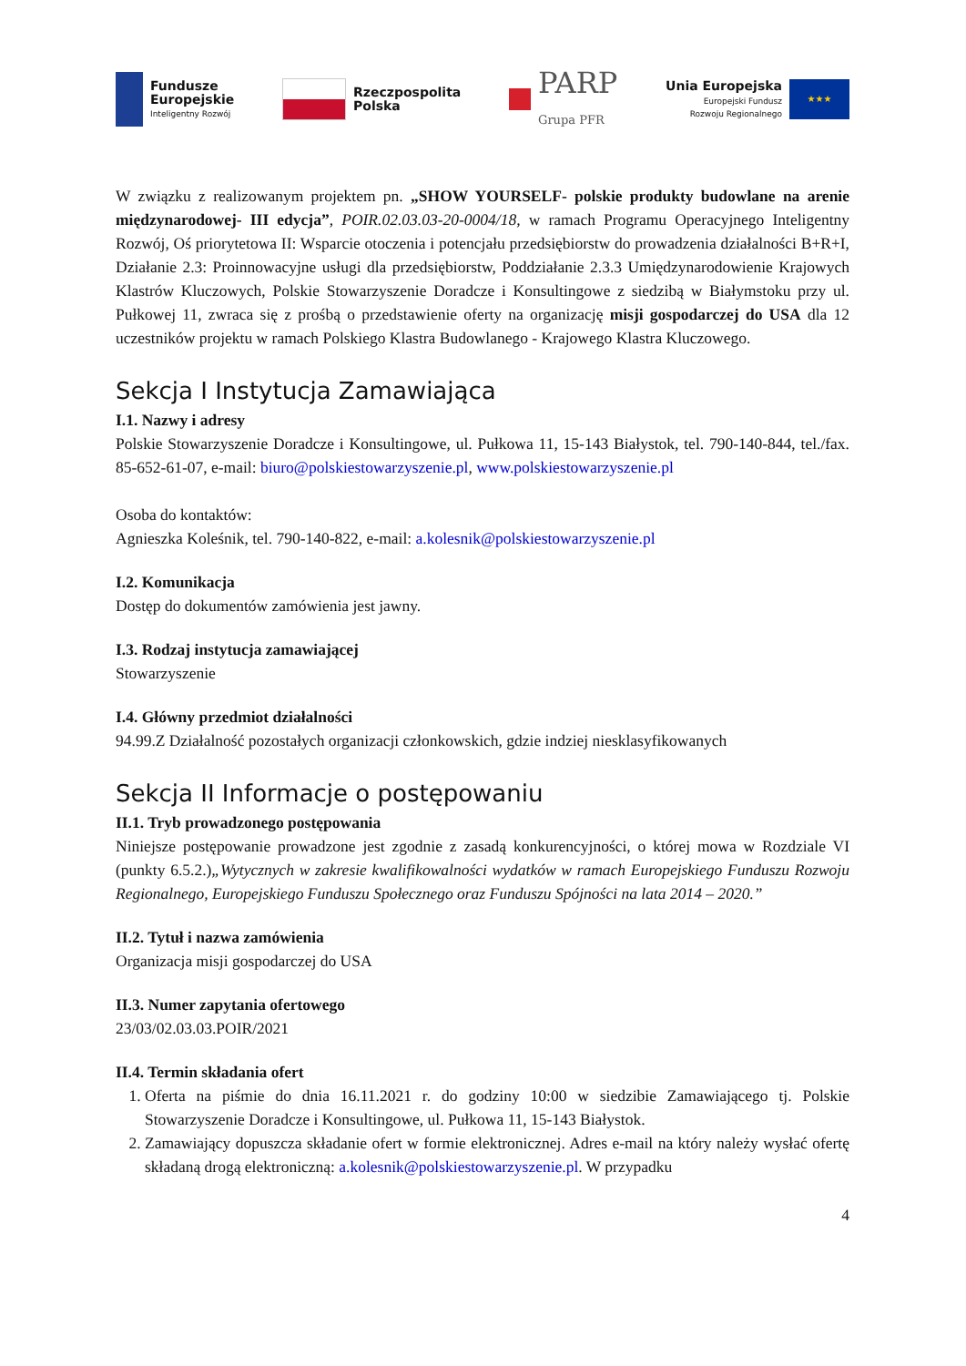Fundusze
Europejskie
Inteligentny Rozwój
Rzeczpospolita
Polska
PARP
Grupa PFR
Unia Europejska
Europejski Fundusz
Rozwoju Regionalnego
★★★
W związku z realizowanym projektem pn. „SHOW YOURSELF- polskie produkty budowlane na arenie międzynarodowej- III edycja”, POIR.02.03.03-20-0004/18, w ramach Programu Operacyjnego Inteligentny Rozwój, Oś priorytetowa II: Wsparcie otoczenia i potencjału przedsiębiorstw do prowadzenia działalności B+R+I, Działanie 2.3: Proinnowacyjne usługi dla przedsiębiorstw, Poddziałanie 2.3.3 Umiędzynarodowienie Krajowych Klastrów Kluczowych, Polskie Stowarzyszenie Doradcze i Konsultingowe z siedzibą w Białymstoku przy ul. Pułkowej 11, zwraca się z prośbą o przedstawienie oferty na organizację misji gospodarczej do USA dla 12 uczestników projektu w ramach Polskiego Klastra Budowlanego - Krajowego Klastra Kluczowego.
Sekcja I Instytucja Zamawiająca
I.1. Nazwy i adresy
Polskie Stowarzyszenie Doradcze i Konsultingowe, ul. Pułkowa 11, 15-143 Białystok, tel. 790-140-844, tel./fax. 85-652-61-07, e-mail: biuro@polskiestowarzyszenie.pl, www.polskiestowarzyszenie.pl
Osoba do kontaktów:
Agnieszka Koleśnik, tel. 790-140-822, e-mail: a.kolesnik@polskiestowarzyszenie.pl
I.2. Komunikacja
Dostęp do dokumentów zamówienia jest jawny.
I.3. Rodzaj instytucja zamawiającej
Stowarzyszenie
I.4. Główny przedmiot działalności
94.99.Z Działalność pozostałych organizacji członkowskich, gdzie indziej niesklasyfikowanych
Sekcja II Informacje o postępowaniu
II.1. Tryb prowadzonego postępowania
Niniejsze postępowanie prowadzone jest zgodnie z zasadą konkurencyjności, o której mowa w Rozdziale VI (punkty 6.5.2.)„Wytycznych w zakresie kwalifikowalności wydatków w ramach Europejskiego Funduszu Rozwoju Regionalnego, Europejskiego Funduszu Społecznego oraz Funduszu Spójności na lata 2014 – 2020.”
II.2. Tytuł i nazwa zamówienia
Organizacja misji gospodarczej do USA
II.3. Numer zapytania ofertowego
23/03/02.03.03.POIR/2021
II.4. Termin składania ofert
1. Oferta na piśmie do dnia 16.11.2021 r. do godziny 10:00 w siedzibie Zamawiającego tj. Polskie Stowarzyszenie Doradcze i Konsultingowe, ul. Pułkowa 11, 15-143 Białystok.
2. Zamawiający dopuszcza składanie ofert w formie elektronicznej. Adres e-mail na który należy wysłać ofertę składaną drogą elektroniczną: a.kolesnik@polskiestowarzyszenie.pl. W przypadku
4